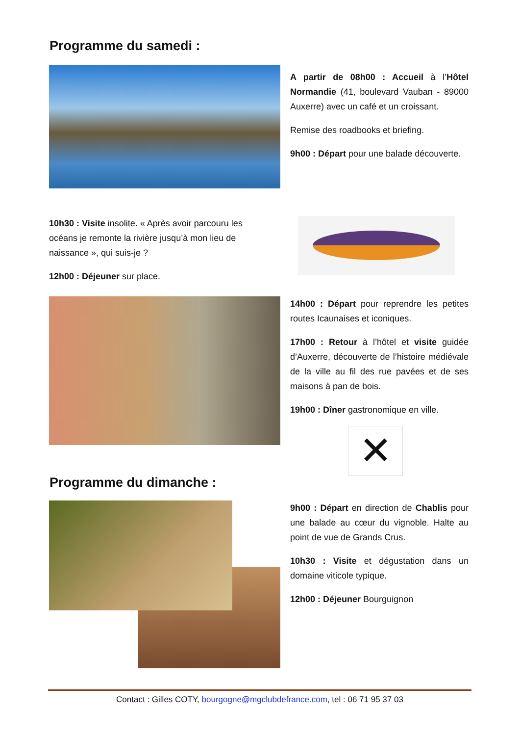Programme du samedi :
A partir de 08h00 : Accueil à l’Hôtel Normandie (41, boulevard Vauban - 89000 Auxerre) avec un café et un croissant.
Remise des roadbooks et briefing.
9h00 : Départ pour une balade découverte.
10h30 : Visite insolite. « Après avoir parcouru les océans je remonte la rivière jusqu’à mon lieu de naissance », qui suis-je ?
12h00 : Déjeuner sur place.
14h00 : Départ pour reprendre les petites routes Icaunaises et iconiques.
17h00 : Retour à l’hôtel et visite guidée d’Auxerre, découverte de l’histoire médiévale de la ville au fil des rue pavées et de ses maisons à pan de bois.
19h00 : Dîner gastronomique en ville.
✕
Programme du dimanche :
9h00 : Départ en direction de Chablis pour une balade au cœur du vignoble. Halte au point de vue de Grands Crus.
10h30 : Visite et dégustation dans un domaine viticole typique.
12h00 : Déjeuner Bourguignon
Contact : Gilles COTY, bourgogne@mgclubdefrance.com, tel : 06 71 95 37 03